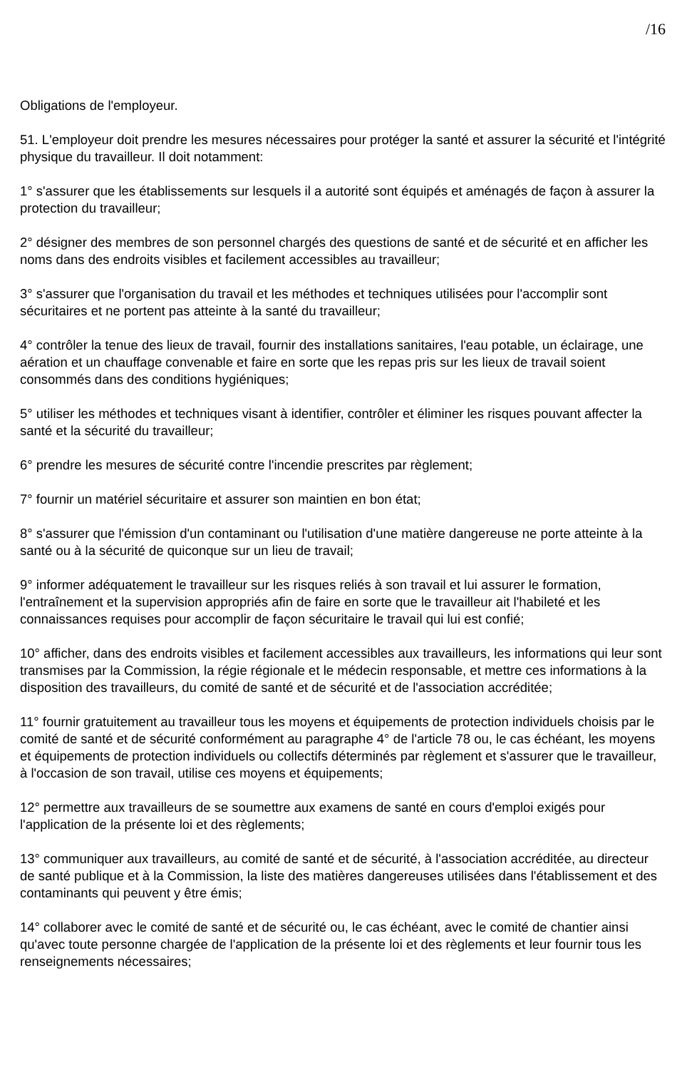/16
Obligations de l'employeur.
51. L'employeur doit prendre les mesures nécessaires pour protéger la santé et assurer la sécurité et l'intégrité physique du travailleur. Il doit notamment:
1° s'assurer que les établissements sur lesquels il a autorité sont équipés et aménagés de façon à assurer la protection du travailleur;
2° désigner des membres de son personnel chargés des questions de santé et de sécurité et en afficher les noms dans des endroits visibles et facilement accessibles au travailleur;
3° s'assurer que l'organisation du travail et les méthodes et techniques utilisées pour l'accomplir sont sécuritaires et ne portent pas atteinte à la santé du travailleur;
4° contrôler la tenue des lieux de travail, fournir des installations sanitaires, l'eau potable, un éclairage, une aération et un chauffage convenable et faire en sorte que les repas pris sur les lieux de travail soient consommés dans des conditions hygiéniques;
5° utiliser les méthodes et techniques visant à identifier, contrôler et éliminer les risques pouvant affecter la santé et la sécurité du travailleur;
6° prendre les mesures de sécurité contre l'incendie prescrites par règlement;
7° fournir un matériel sécuritaire et assurer son maintien en bon état;
8° s'assurer que l'émission d'un contaminant ou l'utilisation d'une matière dangereuse ne porte atteinte à la santé ou à la sécurité de quiconque sur un lieu de travail;
9° informer adéquatement le travailleur sur les risques reliés à son travail et lui assurer le formation, l'entraînement et la supervision appropriés afin de faire en sorte que le travailleur ait l'habileté et les connaissances requises pour accomplir de façon sécuritaire le travail qui lui est confié;
10° afficher, dans des endroits visibles et facilement accessibles aux travailleurs, les informations qui leur sont transmises par la Commission, la régie régionale et le médecin responsable, et mettre ces informations à la disposition des travailleurs, du comité de santé et de sécurité et de l'association accréditée;
11° fournir gratuitement au travailleur tous les moyens et équipements de protection individuels choisis par le comité de santé et de sécurité conformément au paragraphe 4° de l'article 78 ou, le cas échéant, les moyens et équipements de protection individuels ou collectifs déterminés par règlement et s'assurer que le travailleur, à l'occasion de son travail, utilise ces moyens et équipements;
12° permettre aux travailleurs de se soumettre aux examens de santé en cours d'emploi exigés pour l'application de la présente loi et des règlements;
13° communiquer aux travailleurs, au comité de santé et de sécurité, à l'association accréditée, au directeur de santé publique et à la Commission, la liste des matières dangereuses utilisées dans l'établissement et des contaminants qui peuvent y être émis;
14° collaborer avec le comité de santé et de sécurité ou, le cas échéant, avec le comité de chantier ainsi qu'avec toute personne chargée de l'application de la présente loi et des règlements et leur fournir tous les renseignements nécessaires;